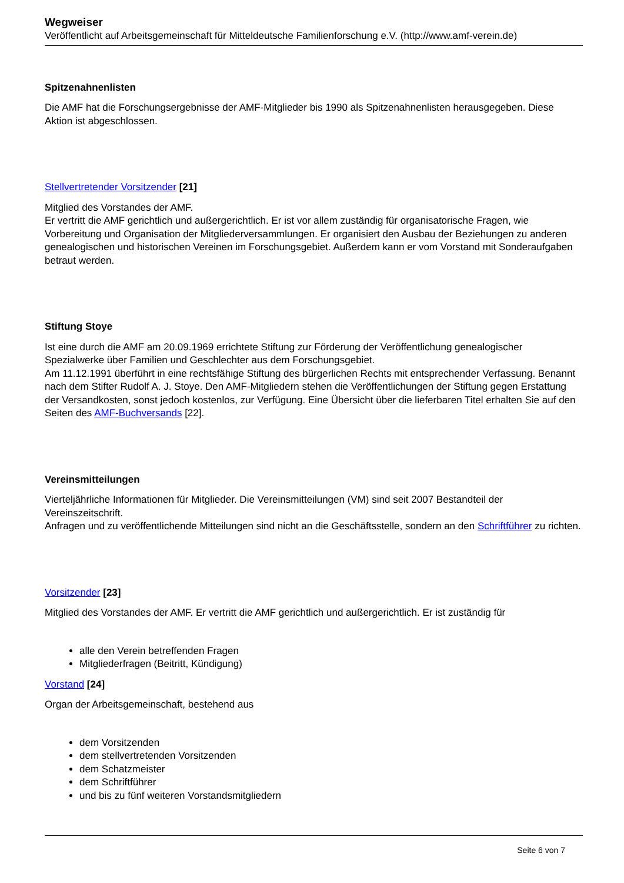Wegweiser
Veröffentlicht auf Arbeitsgemeinschaft für Mitteldeutsche Familienforschung e.V. (http://www.amf-verein.de)
Spitzenahnenlisten
Die AMF hat die Forschungsergebnisse der AMF-Mitglieder bis 1990 als Spitzenahnenlisten herausgegeben. Diese Aktion ist abgeschlossen.
Stellvertretender Vorsitzender [21]
Mitglied des Vorstandes der AMF.
Er vertritt die AMF gerichtlich und außergerichtlich. Er ist vor allem zuständig für organisatorische Fragen, wie Vorbereitung und Organisation der Mitgliederversammlungen. Er organisiert den Ausbau der Beziehungen zu anderen genealogischen und historischen Vereinen im Forschungsgebiet. Außerdem kann er vom Vorstand mit Sonderaufgaben betraut werden.
Stiftung Stoye
Ist eine durch die AMF am 20.09.1969 errichtete Stiftung zur Förderung der Veröffentlichung genealogischer Spezialwerke über Familien und Geschlechter aus dem Forschungsgebiet.
Am 11.12.1991 überführt in eine rechtsfähige Stiftung des bürgerlichen Rechts mit entsprechender Verfassung. Benannt nach dem Stifter Rudolf A. J. Stoye. Den AMF-Mitgliedern stehen die Veröffentlichungen der Stiftung gegen Erstattung der Versandkosten, sonst jedoch kostenlos, zur Verfügung. Eine Übersicht über die lieferbaren Titel erhalten Sie auf den Seiten des AMF-Buchversands [22].
Vereinsmitteilungen
Vierteljährliche Informationen für Mitglieder. Die Vereinsmitteilungen (VM) sind seit 2007 Bestandteil der Vereinszeitschrift.
Anfragen und zu veröffentlichende Mitteilungen sind nicht an die Geschäftsstelle, sondern an den Schriftführer zu richten.
Vorsitzender [23]
Mitglied des Vorstandes der AMF. Er vertritt die AMF gerichtlich und außergerichtlich. Er ist zuständig für
alle den Verein betreffenden Fragen
Mitgliederfragen (Beitritt, Kündigung)
Vorstand [24]
Organ der Arbeitsgemeinschaft, bestehend aus
dem Vorsitzenden
dem stellvertretenden Vorsitzenden
dem Schatzmeister
dem Schriftführer
und bis zu fünf weiteren Vorstandsmitgliedern
Seite 6 von 7